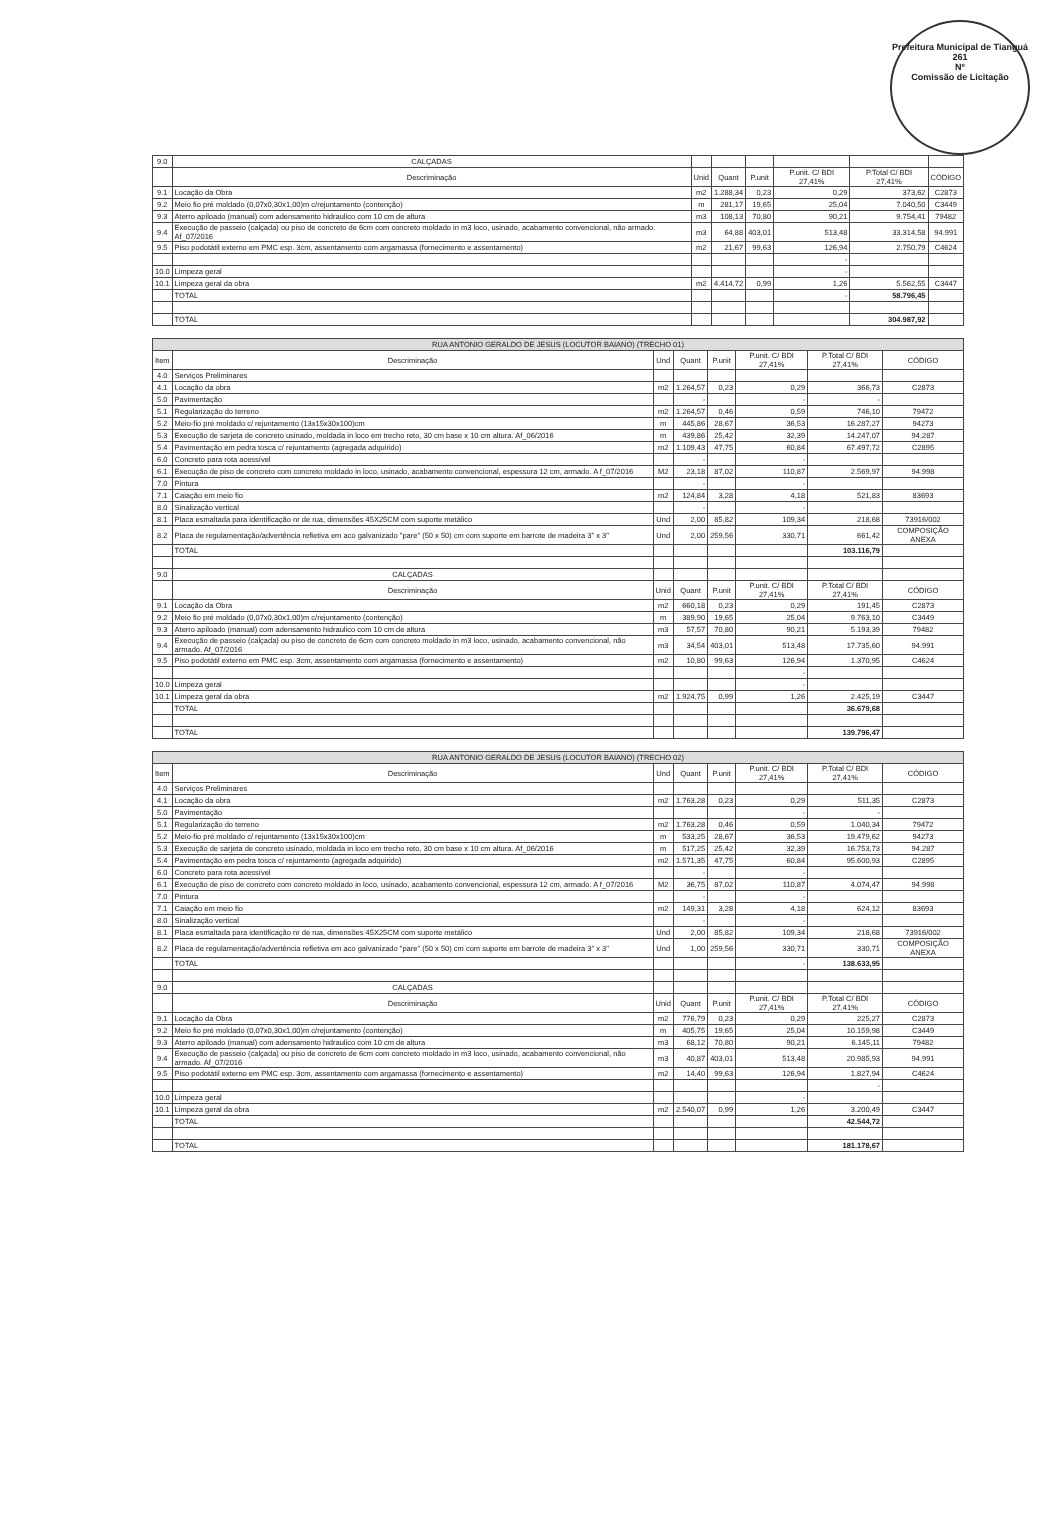Prefeitura Municipal de Tianguá
261
Nº
Comissão de Licitação
| 9.0 | CALÇADAS | | | | | | |
| | Descriminação | Unid | Quant | P.unit | P.unit. C/ BDI 27,41% | P.Total C/ BDI 27,41% | CÓDIGO |
| 9.1 | Locação da Obra | m2 | 1.288,34 | 0,23 | 0,29 | 373,62 | C2873 |
| 9.2 | Meio fio pré moldado (0,07x0,30x1,00)m c/rejuntamento (contenção) | m | 281,17 | 19,65 | 25,04 | 7.040,50 | C3449 |
| 9.3 | Aterro apiloado (manual) com adensamento hidraulico com 10 cm de altura | m3 | 108,13 | 70,80 | 90,21 | 9.754,41 | 79482 |
| 9.4 | Execução de passeio (calçada) ou piso de concreto de 6cm com concreto moldado in m3 loco, usinado, acabamento convencional, não armado. Af_07/2016 | m3 | 64,88 | 403,01 | 513,48 | 33.314,58 | 94.991 |
| 9.5 | Piso podotátil externo em PMC esp. 3cm, assentamento com argamassa (fornecimento e assentamento) | m2 | 21,67 | 99,63 | 126,94 | 2.750,79 | C4624 |
| | | | | | - | | |
| 10.0 | Limpeza geral | | | | - | | |
| 10.1 | Limpeza geral da obra | m2 | 4.414,72 | 0,99 | 1,26 | 5.562,55 | C3447 |
| | TOTAL | | | | - | 58.796,45 | |
| | TOTAL | | | | | 304.987,92 | |
| RUA ANTONIO GERALDO DE JESUS (LOCUTOR BAIANO) (TRECHO 01) | | | | | | | |
| Item | Descriminação | Und | Quant | P.unit | P.unit. C/ BDI 27,41% | P.Total C/ BDI 27,41% | CÓDIGO |
| 4.0 | Serviços Preliminares | | | | | | |
| 4.1 | Locação da obra | m2 | 1.264,57 | 0,23 | 0,29 | 366,73 | C2873 |
| 5.0 | Pavimentação | | - | | - | - | |
| 5.1 | Regularização do terreno | m2 | 1.264,57 | 0,46 | 0,59 | 746,10 | 79472 |
| 5.2 | Meio-fio pré moldado c/ rejuntamento (13x15x30x100)cm | m | 445,86 | 28,67 | 36,53 | 16.287,27 | 94273 |
| 5.3 | Execução de sarjeta de concreto usinado, moldada in loco em trecho reto, 30 cm base x 10 cm altura. Af_06/2016 | m | 439,86 | 25,42 | 32,39 | 14.247,07 | 94.287 |
| 5.4 | Pavimentação em pedra tosca c/ rejuntamento (agregada adquirido) | m2 | 1.109,43 | 47,75 | 60,84 | 67.497,72 | C2895 |
| 6.0 | Concreto para rota acessível | | - | | - | | |
| 6.1 | Execução de piso de concreto com concreto moldado in loco, usinado, acabamento convencional, espessura 12 cm, armado. A f_07/2016 | M2 | 23,18 | 87,02 | 110,87 | 2.569,97 | 94.998 |
| 7.0 | Pintura | | - | | - | | |
| 7.1 | Caiação em meio fio | m2 | 124,84 | 3,28 | 4,18 | 521,83 | 83693 |
| 8.0 | Sinalização vertical | | - | | - | | |
| 8.1 | Placa esmaltada para identificação nr de rua, dimensões 45X25CM com suporte metálico | Und | 2,00 | 85,82 | 109,34 | 218,68 | 73916/002 |
| 8.2 | Placa de regulamentação/advertência refletiva em aco galvanizado "pare" (50 x 50) cm com suporte em barrote de madeira 3" x 3" | Und | 2,00 | 259,56 | 330,71 | 661,42 | COMPOSIÇÃO ANEXA |
| | TOTAL | | | | | 103.116,79 | |
| 9.0 | CALÇADAS | | | | | | |
| | Descriminação | Unid | Quant | P.unit | P.unit. C/ BDI 27,41% | P.Total C/ BDI 27,41% | CÓDIGO |
| 9.1 | Locação da Obra | m2 | 660,18 | 0,23 | 0,29 | 191,45 | C2873 |
| 9.2 | Meio fio pré moldado (0,07x0,30x1,00)m c/rejuntamento (contenção) | m | 389,90 | 19,65 | 25,04 | 9.763,10 | C3449 |
| 9.3 | Aterro apiloado (manual) com adensamento hidraulico com 10 cm de altura | m3 | 57,57 | 70,80 | 90,21 | 5.193,39 | 79482 |
| 9.4 | Execução de passeio (calçada) ou piso de concreto de 6cm com concreto moldado in m3 loco, usinado, acabamento convencional, não armado. Af_07/2016 | m3 | 34,54 | 403,01 | 513,48 | 17.735,60 | 94.991 |
| 9.5 | Piso podotátil externo em PMC esp. 3cm, assentamento com argamassa (fornecimento e assentamento) | m2 | 10,80 | 99,63 | 126,94 | 1.370,95 | C4624 |
| | | | | | - | | |
| 10.0 | Limpeza geral | | | | - | | |
| 10.1 | Limpeza geral da obra | m2 | 1.924,75 | 0,99 | 1,26 | 2.425,19 | C3447 |
| | TOTAL | | | | | 36.679,68 | |
| | TOTAL | | | | | 139.796,47 | |
| RUA ANTONIO GERALDO DE JESUS (LOCUTOR BAIANO) (TRECHO 02) | | | | | | | |
| Item | Descriminação | Und | Quant | P.unit | P.unit. C/ BDI 27,41% | P.Total C/ BDI 27,41% | CÓDIGO |
| 4.0 | Serviços Preliminares | | | | | | |
| 4.1 | Locação da obra | m2 | 1.763,28 | 0,23 | 0,29 | 511,35 | C2873 |
| 5.0 | Pavimentação | | | | - | - | |
| 5.1 | Regularização do terreno | m2 | 1.763,28 | 0,46 | 0,59 | 1.040,34 | 79472 |
| 5.2 | Meio-fio pré moldado c/ rejuntamento (13x15x30x100)cm | m | 533,25 | 28,67 | 36,53 | 19.479,62 | 94273 |
| 5.3 | Execução de sarjeta de concreto usinado, moldada in loco em trecho reto, 30 cm base x 10 cm altura. Af_06/2016 | m | 517,25 | 25,42 | 32,39 | 16.753,73 | 94.287 |
| 5.4 | Pavimentação em pedra tosca c/ rejuntamento (agregada adquirido) | m2 | 1.571,35 | 47,75 | 60,84 | 95.600,93 | C2895 |
| 6.0 | Concreto para rota acessível | | - | | - | | |
| 6.1 | Execução de piso de concreto com concreto moldado in loco, usinado, acabamento convencional, espessura 12 cm, armado. A f_07/2016 | M2 | 36,75 | 87,02 | 110,87 | 4.074,47 | 94.998 |
| 7.0 | Pintura | | - | | - | | |
| 7.1 | Caiação em meio fio | m2 | 149,31 | 3,28 | 4,18 | 624,12 | 83693 |
| 8.0 | Sinalização vertical | | - | | - | | |
| 8.1 | Placa esmaltada para identificação nr de rua, dimensões 45X25CM com suporte metálico | Und | 2,00 | 85,82 | 109,34 | 218,68 | 73916/002 |
| 8.2 | Placa de regulamentação/advertência refletiva em aco galvanizado "pare" (50 x 50) cm com suporte em barrote de madeira 3" x 3" | Und | 1,00 | 259,56 | 330,71 | 330,71 | COMPOSIÇÃO ANEXA |
| | TOTAL | | | | - | 138.633,95 | |
| 9.0 | CALÇADAS | | | | | | |
| | Descriminação | Unid | Quant | P.unit | P.unit. C/ BDI 27,41% | P.Total C/ BDI 27,41% | CÓDIGO |
| 9.1 | Locação da Obra | m2 | 776,79 | 0,23 | 0,29 | 225,27 | C2873 |
| 9.2 | Meio fio pré moldado (0,07x0,30x1,00)m c/rejuntamento (contenção) | m | 405,75 | 19,65 | 25,04 | 10.159,98 | C3449 |
| 9.3 | Aterro apiloado (manual) com adensamento hidraulico com 10 cm de altura | m3 | 68,12 | 70,80 | 90,21 | 6.145,11 | 79482 |
| 9.4 | Execução de passeio (calçada) ou piso de concreto de 6cm com concreto moldado in m3 loco, usinado, acabamento convencional, não armado. Af_07/2016 | m3 | 40,87 | 403,01 | 513,48 | 20.985,93 | 94.991 |
| 9.5 | Piso podotátil externo em PMC esp. 3cm, assentamento com argamassa (fornecimento e assentamento) | m2 | 14,40 | 99,63 | 126,94 | 1.827,94 | C4624 |
| | | | | | | - | |
| 10.0 | Limpeza geral | | | | - | | |
| 10.1 | Limpeza geral da obra | m2 | 2.540,07 | 0,99 | 1,26 | 3.200,49 | C3447 |
| | TOTAL | | | | | 42.544,72 | |
| | TOTAL | | | | | 181.178,67 | |